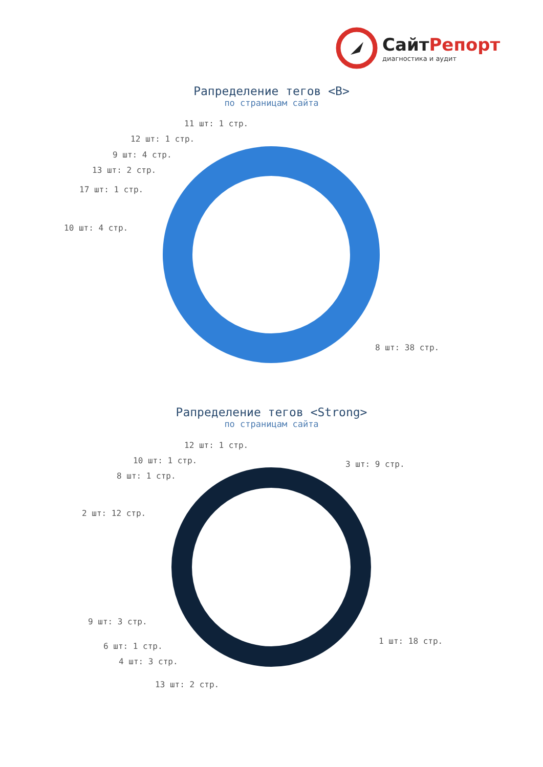СайтРепорт
диагностика и аудит
Рапределение тегов <B>
по страницам сайта
11 шт: 1 стр.
12 шт: 1 стр.
9 шт: 4 стр.
13 шт: 2 стр.
17 шт: 1 стр.
10 шт: 4 стр.
8 шт: 38 стр.
Рапределение тегов <Strong>
по страницам сайта
12 шт: 1 стр.
10 шт: 1 стр.
8 шт: 1 стр.
3 шт: 9 стр.
2 шт: 12 стр.
9 шт: 3 стр.
1 шт: 18 стр.
6 шт: 1 стр.
4 шт: 3 стр.
13 шт: 2 стр.